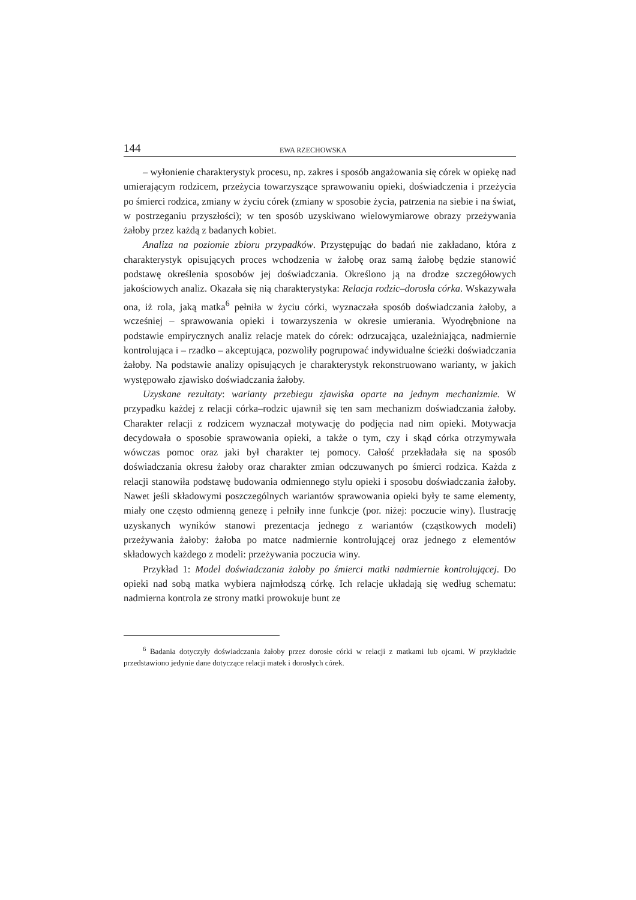144 EWA RZECHOWSKA
– wyłonienie charakterystyk procesu, np. zakres i sposób angażowania się córek w opiekę nad umierającym rodzicem, przeżycia towarzyszące sprawowaniu opieki, doświadczenia i przeżycia po śmierci rodzica, zmiany w życiu córek (zmiany w sposobie życia, patrzenia na siebie i na świat, w postrzeganiu przyszłości); w ten sposób uzyskiwano wielowymiarowe obrazy przeżywania żałoby przez każdą z badanych kobiet.
Analiza na poziomie zbioru przypadków. Przystępując do badań nie zakładano, która z charakterystyk opisujących proces wchodzenia w żałobę oraz samą żałobę będzie stanowić podstawę określenia sposobów jej doświadczania. Określono ją na drodze szczegółowych jakościowych analiz. Okazała się nią charakterystyka: Relacja rodzic–dorosła córka. Wskazywała ona, iż rola, jaką matka<sup>6</sup> pełniła w życiu córki, wyznaczała sposób doświadczania żałoby, a wcześniej – sprawowania opieki i towarzyszenia w okresie umierania. Wyodrębnione na podstawie empirycznych analiz relacje matek do córek: odrzucająca, uzależniająca, nadmiernie kontrolująca i – rzadko – akceptująca, pozwoliły pogrupować indywidualne ścieżki doświadczania żałoby. Na podstawie analizy opisujących je charakterystyk rekonstruowano warianty, w jakich występowało zjawisko doświadczania żałoby.
Uzyskane rezultaty: warianty przebiegu zjawiska oparte na jednym mechanizmie. W przypadku każdej z relacji córka–rodzic ujawnił się ten sam mechanizm doświadczania żałoby. Charakter relacji z rodzicem wyznaczał motywację do podjęcia nad nim opieki. Motywacja decydowała o sposobie sprawowania opieki, a także o tym, czy i skąd córka otrzymywała wówczas pomoc oraz jaki był charakter tej pomocy. Całość przekładała się na sposób doświadczania okresu żałoby oraz charakter zmian odczuwanych po śmierci rodzica. Każda z relacji stanowiła podstawę budowania odmiennego stylu opieki i sposobu doświadczania żałoby. Nawet jeśli składowymi poszczególnych wariantów sprawowania opieki były te same elementy, miały one często odmienną genezę i pełniły inne funkcje (por. niżej: poczucie winy). Ilustrację uzyskanych wyników stanowi prezentacja jednego z wariantów (cząstkowych modeli) przeżywania żałoby: żałoba po matce nadmiernie kontrolującej oraz jednego z elementów składowych każdego z modeli: przeżywania poczucia winy.
Przykład 1: Model doświadczania żałoby po śmierci matki nadmiernie kontrolującej. Do opieki nad sobą matka wybiera najmłodszą córkę. Ich relacje układają się według schematu: nadmierna kontrola ze strony matki prowokuje bunt ze
<sup>6</sup> Badania dotyczyły doświadczania żałoby przez dorosłe córki w relacji z matkami lub ojcami. W przykładzie przedstawiono jedynie dane dotyczące relacji matek i dorosłych córek.